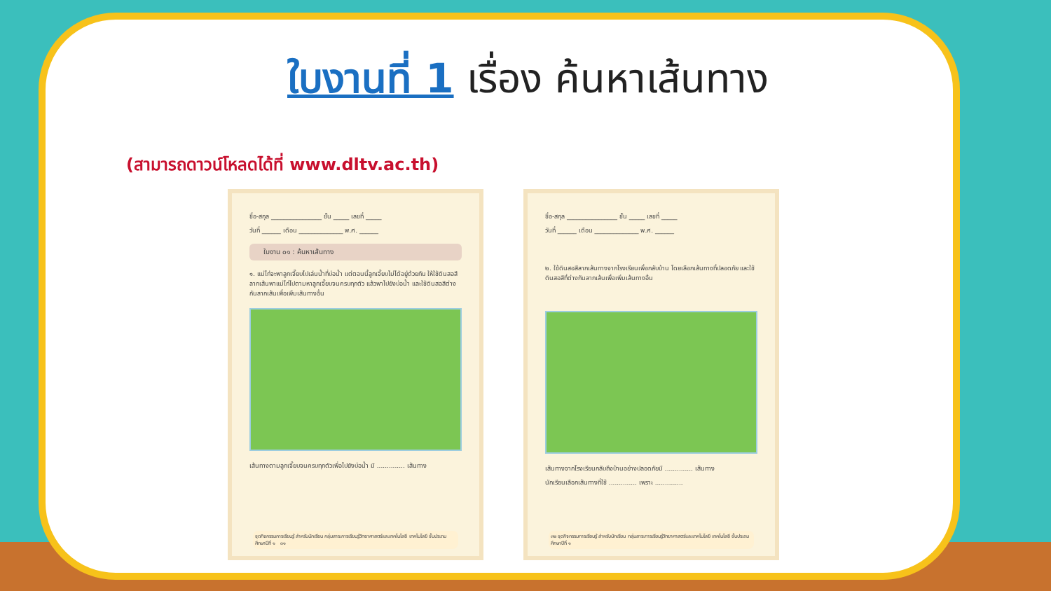ใบงานที่ 1 เรื่อง ค้นหาเส้นทาง
(สามารถดาวน์โหลดได้ที่ www.dltv.ac.th)
ชื่อ-สกุล ________________ ชั้น _____ เลขที่ _____
วันที่ ______ เดือน ______________ พ.ศ. ______
ใบงาน ๐๑ : ค้นหาเส้นทาง
๑. แม่ไก่จะพาลูกเจี๊ยบไปเล่นน้ำที่บ่อน้ำ แต่ตอนนี้ลูกเจี๊ยบไม่ได้อยู่ด้วยกัน ให้ใช้ดินสอสีลากเส้นพาแม่ไก่ไปตามหาลูกเจี๊ยบจนครบทุกตัว แล้วพาไปยังบ่อน้ำ และใช้ดินสอสีต่างกันลากเส้นเพื่อเพิ่มเส้นทางอื่น
เส้นทางตามลูกเจี๊ยบจนครบทุกตัวเพื่อไปยังบ่อน้ำ มี .............. เส้นทาง
ชุดกิจกรรมการเรียนรู้ สำหรับนักเรียน กลุ่มสาระการเรียนรู้วิทยาศาสตร์และเทคโนโลยี เทคโนโลยี ชั้นประถมศึกษาปีที่ ๑ ๓๑
ชื่อ-สกุล ________________ ชั้น _____ เลขที่ _____
วันที่ ______ เดือน ______________ พ.ศ. ______
๒. ใช้ดินสอสีลากเส้นทางจากโรงเรียนเพื่อกลับบ้าน โดยเลือกเส้นทางที่ปลอดภัย และใช้ดินสอสีที่ต่างกันลากเส้นเพื่อเพิ่มเส้นทางอื่น
เส้นทางจากโรงเรียนกลับถึงบ้านอย่างปลอดภัยมี .............. เส้นทาง
นักเรียนเลือกเส้นทางที่ใช้ .............. เพราะ ..............
๓๒ ชุดกิจกรรมการเรียนรู้ สำหรับนักเรียน กลุ่มสาระการเรียนรู้วิทยาศาสตร์และเทคโนโลยี เทคโนโลยี ชั้นประถมศึกษาปีที่ ๑